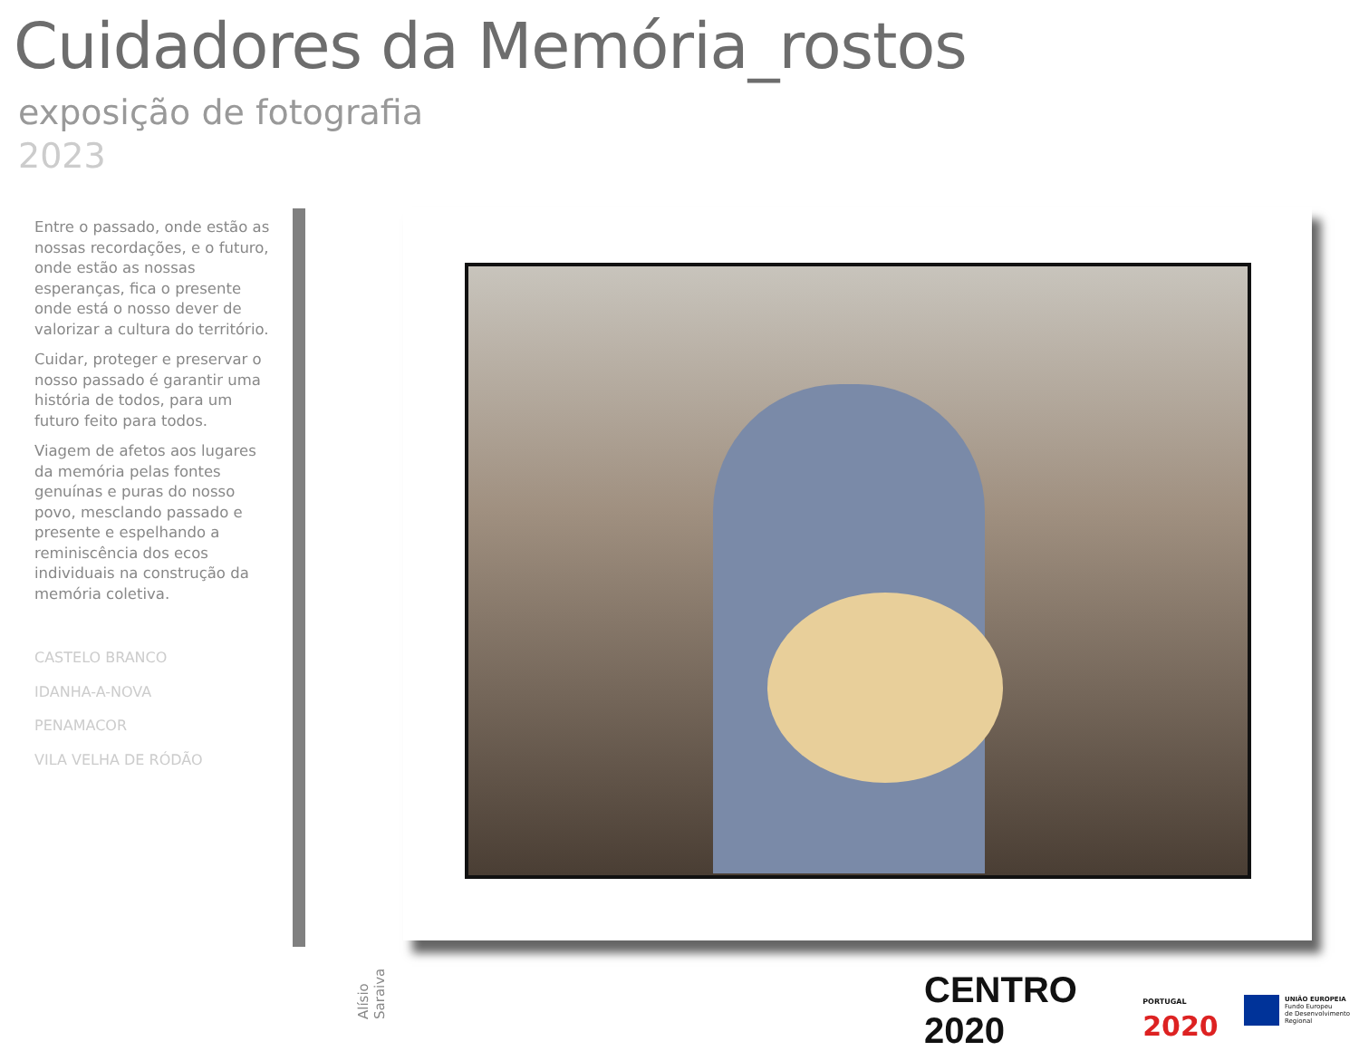Cuidadores da Memória_rostos
exposição de fotografia
2023
Entre o passado, onde estão as nossas recordações, e o futuro, onde estão as nossas esperanças, fica o presente onde está o nosso dever de valorizar a cultura do território.
Cuidar, proteger e preservar o nosso passado é garantir uma história de todos, para um futuro feito para todos.
Viagem de afetos aos lugares da memória pelas fontes genuínas e puras do nosso povo, mesclando passado e presente e espelhando a reminiscência dos ecos individuais na construção da memória coletiva.
CASTELO BRANCO
IDANHA-A-NOVA
PENAMACOR
VILA VELHA DE RÓDÃO
Alísio Saraiva
CENTRO 2020
PORTUGAL
2020
UNIÃO EUROPEIA
Fundo Europeu
de Desenvolvimento Regional